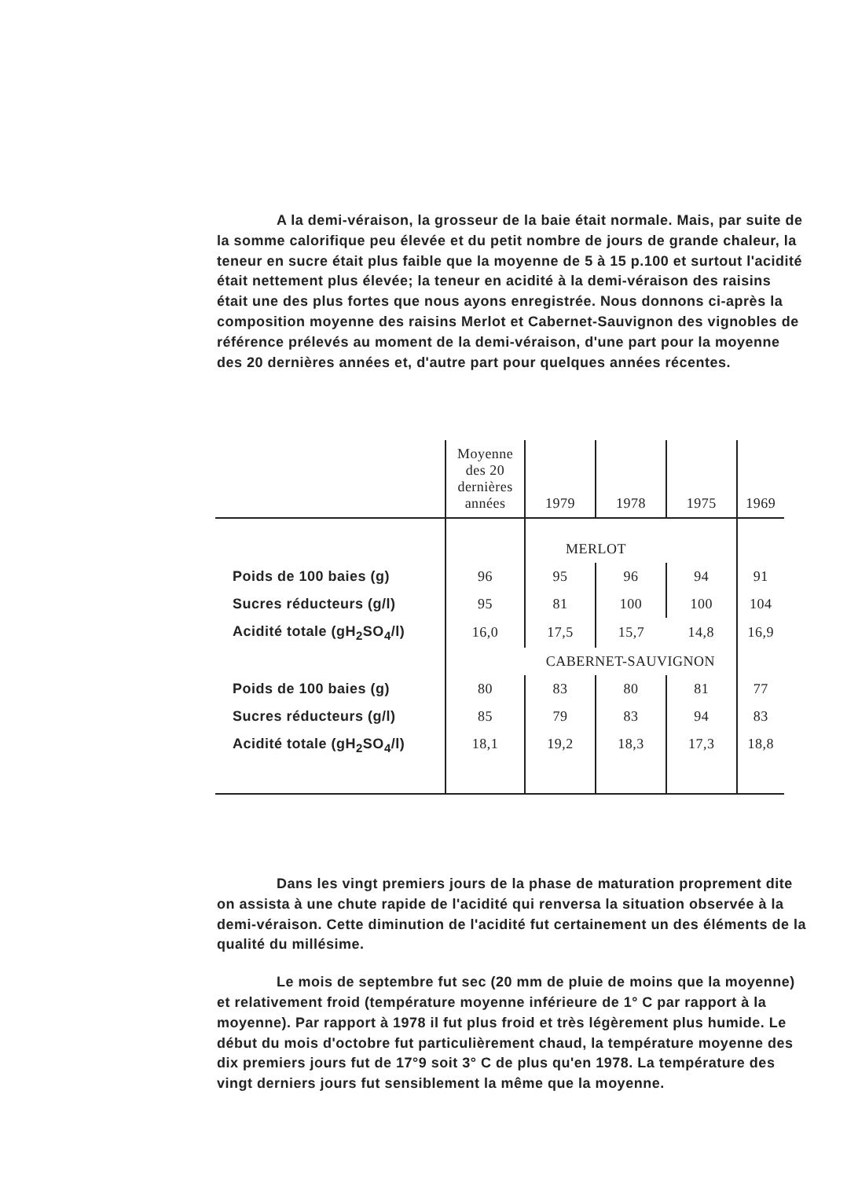A la demi-véraison, la grosseur de la baie était normale. Mais, par suite de la somme calorifique peu élevée et du petit nombre de jours de grande chaleur, la teneur en sucre était plus faible que la moyenne de 5 à 15 p.100 et surtout l'acidité était nettement plus élevée; la teneur en acidité à la demi-véraison des raisins était une des plus fortes que nous ayons enregistrée. Nous donnons ci-après la composition moyenne des raisins Merlot et Cabernet-Sauvignon des vignobles de référence prélevés au moment de la demi-véraison, d'une part pour la moyenne des 20 dernières années et, d'autre part pour quelques années récentes.
| | Moyenne des 20 dernières années | 1979 | 1978 | 1975 | 1969 |
| --- | --- | --- | --- | --- | --- |
| | | MERLOT | | | |
| Poids de 100 baies (g) | 96 | 95 | 96 | 94 | 91 |
| Sucres réducteurs (g/l) | 95 | 81 | 100 | 100 | 104 |
| Acidité totale (gH<sub>2</sub>SO<sub>4</sub>/l) | 16,0 | 17,5 | 15,7 | 14,8 | 16,9 |
| | | CABERNET-SAUVIGNON | | | |
| Poids de 100 baies (g) | 80 | 83 | 80 | 81 | 77 |
| Sucres réducteurs (g/l) | 85 | 79 | 83 | 94 | 83 |
| Acidité totale (gH<sub>2</sub>SO<sub>4</sub>/l) | 18,1 | 19,2 | 18,3 | 17,3 | 18,8 |
Dans les vingt premiers jours de la phase de maturation proprement dite on assista à une chute rapide de l'acidité qui renversa la situation observée à la demi-véraison. Cette diminution de l'acidité fut certainement un des éléments de la qualité du millésime.
Le mois de septembre fut sec (20 mm de pluie de moins que la moyenne) et relativement froid (température moyenne inférieure de 1° C par rapport à la moyenne). Par rapport à 1978 il fut plus froid et très légèrement plus humide. Le début du mois d'octobre fut particulièrement chaud, la température moyenne des dix premiers jours fut de 17°9 soit 3° C de plus qu'en 1978. La température des vingt derniers jours fut sensiblement la même que la moyenne.